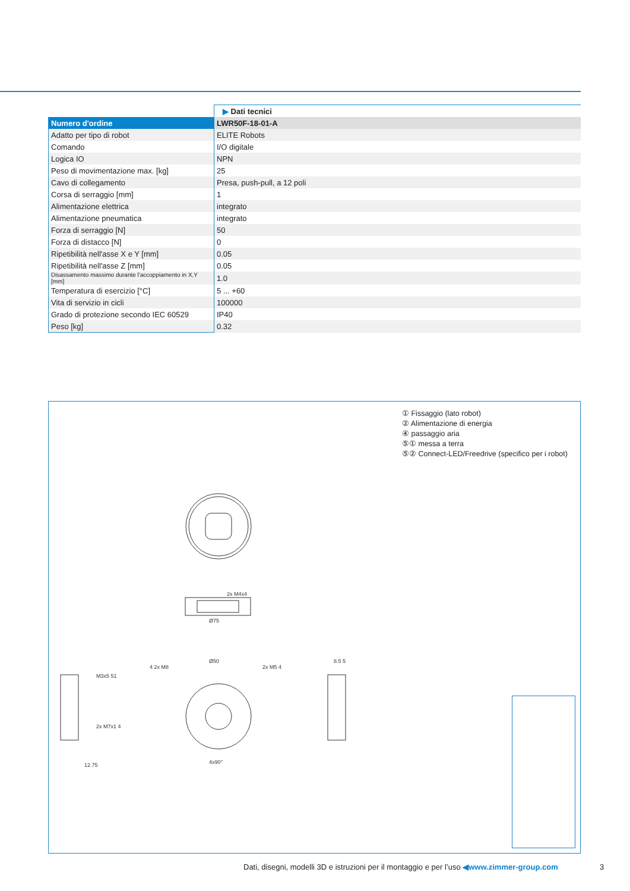| | ▶ Dati tecnici |
| Numero d'ordine | LWR50F-18-01-A |
| Adatto per tipo di robot | ELITE Robots |
| Comando | I/O digitale |
| Logica IO | NPN |
| Peso di movimentazione max. [kg] | 25 |
| Cavo di collegamento | Presa, push-pull, a 12 poli |
| Corsa di serraggio [mm] | 1 |
| Alimentazione elettrica | integrato |
| Alimentazione pneumatica | integrato |
| Forza di serraggio [N] | 50 |
| Forza di distacco [N] | 0 |
| Ripetibilità nell'asse X e Y [mm] | 0.05 |
| Ripetibilità nell'asse Z [mm] | 0.05 |
| Disassamento massimo durante l'accoppiamento in X,Y [mm] | 1.0 |
| Temperatura di esercizio [°C] | 5 ... +60 |
| Vita di servizio in cicli | 100000 |
| Grado di protezione secondo IEC 60529 | IP40 |
| Peso [kg] | 0.32 |
① Fissaggio (lato robot)
② Alimentazione di energia
④ passaggio aria
⑤① messa a terra
⑤② Connect-LED/Freedrive (specifico per i robot)
Ø75
2x M4x4
Ø50
4x90°
M3x5 51
2x M7x1 4
4 2x M8
2x M5 4
12.75
8.5 5
Dati, disegni, modelli 3D e istruzioni per il montaggio e per l’uso ◀www.zimmer-group.com
3